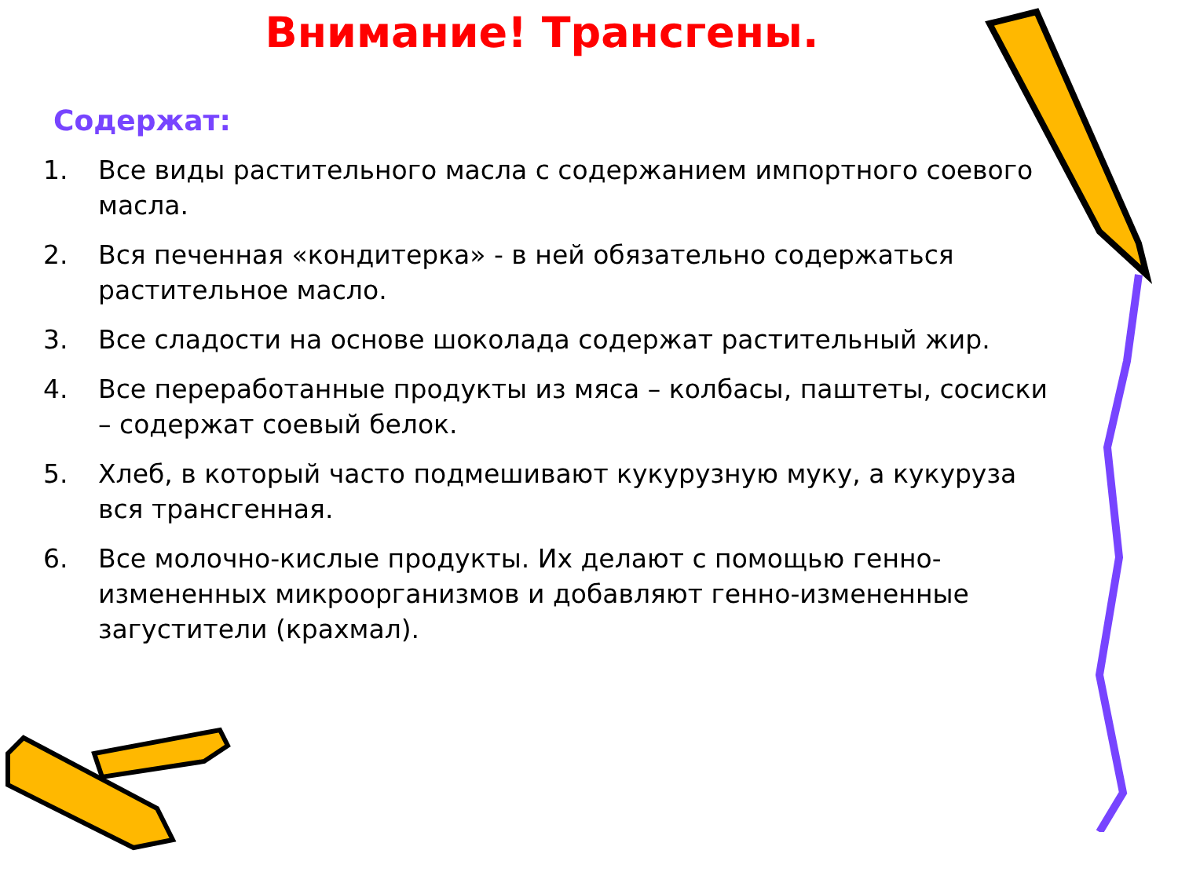Внимание! Трансгены.
Содержат:
1. Все виды растительного масла с содержанием импортного соевого масла.
2. Вся печенная «кондитерка» - в ней обязательно содержаться растительное масло.
3. Все сладости на основе шоколада содержат растительный жир.
4. Все переработанные продукты из мяса – колбасы, паштеты, сосиски – содержат соевый белок.
5. Хлеб, в который часто подмешивают кукурузную муку, а кукуруза вся трансгенная.
6. Все молочно-кислые продукты. Их делают с помощью генно-измененных микроорганизмов и добавляют генно-измененные загустители (крахмал).